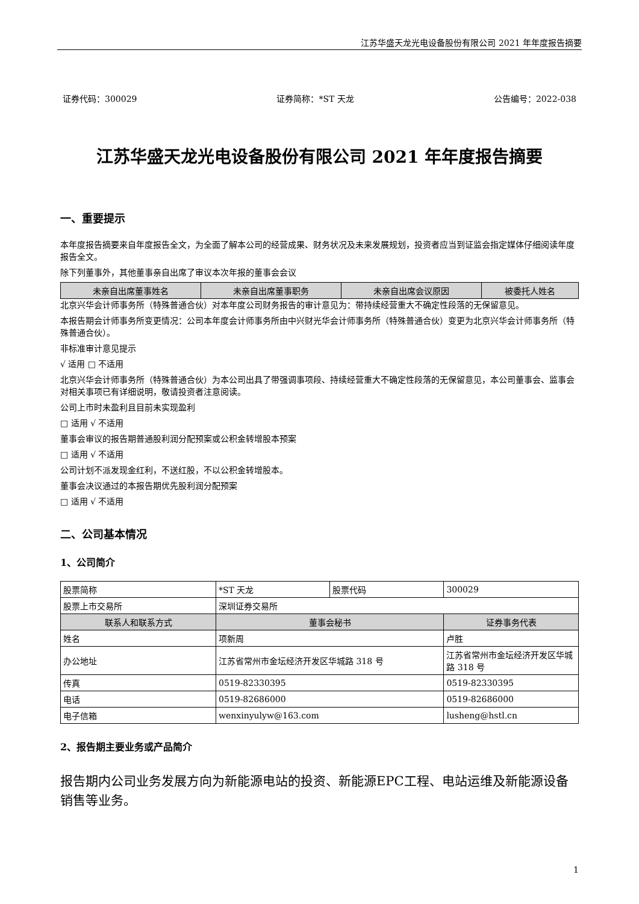江苏华盛天龙光电设备股份有限公司 2021 年年度报告摘要
证券代码：300029 证券简称：*ST 天龙 公告编号：2022-038
江苏华盛天龙光电设备股份有限公司 2021 年年度报告摘要
一、重要提示
本年度报告摘要来自年度报告全文，为全面了解本公司的经营成果、财务状况及未来发展规划，投资者应当到证监会指定媒体仔细阅读年度报告全文。
除下列董事外，其他董事亲自出席了审议本次年报的董事会会议
| 未亲自出席董事姓名 | 未亲自出席董事职务 | 未亲自出席会议原因 | 被委托人姓名 |
| --- | --- | --- | --- |
北京兴华会计师事务所（特殊普通合伙）对本年度公司财务报告的审计意见为：带持续经营重大不确定性段落的无保留意见。
本报告期会计师事务所变更情况：公司本年度会计师事务所由中兴财光华会计师事务所（特殊普通合伙）变更为北京兴华会计师事务所（特殊普通合伙）。
非标准审计意见提示
√ 适用 □ 不适用
北京兴华会计师事务所（特殊普通合伙）为本公司出具了带强调事项段、持续经营重大不确定性段落的无保留意见，本公司董事会、监事会对相关事项已有详细说明，敬请投资者注意阅读。
公司上市时未盈利且目前未实现盈利
□ 适用 √ 不适用
董事会审议的报告期普通股利润分配预案或公积金转增股本预案
□ 适用 √ 不适用
公司计划不派发现金红利，不送红股，不以公积金转增股本。
董事会决议通过的本报告期优先股利润分配预案
□ 适用 √ 不适用
二、公司基本情况
1、公司简介
| 股票简称 | *ST 天龙 | 股票代码 | 300029 |
| 股票上市交易所 | 深圳证券交易所 | | |
| 联系人和联系方式 | 董事会秘书 | | 证券事务代表 |
| 姓名 | 项新周 | | 卢胜 |
| 办公地址 | 江苏省常州市金坛经济开发区华城路 318 号 | | 江苏省常州市金坛经济开发区华城路 318 号 |
| 传真 | 0519-82330395 | | 0519-82330395 |
| 电话 | 0519-82686000 | | 0519-82686000 |
| 电子信箱 | wenxinyulyw@163.com | | lusheng@hstl.cn |
2、报告期主要业务或产品简介
报告期内公司业务发展方向为新能源电站的投资、新能源EPC工程、电站运维及新能源设备销售等业务。
1